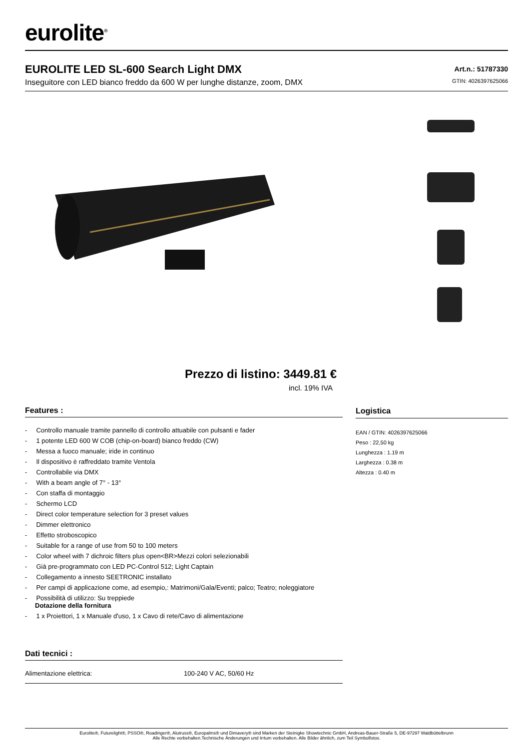eurolite<sup>®</sup>
EUROLITE LED SL-600 Search Light DMX
Inseguitore con LED bianco freddo da 600 W per lunghe distanze, zoom, DMX
Art.n.: 51787330
GTIN: 4026397625066
Prezzo di listino: 3449.81 €
incl. 19% IVA
Features :
- Controllo manuale tramite pannello di controllo attuabile con pulsanti e fader
- 1 potente LED 600 W COB (chip-on-board) bianco freddo (CW)
- Messa a fuoco manuale; iride in continuo
- Il dispositivo è raffreddato tramite Ventola
- Controllabile via DMX
- With a beam angle of 7° - 13°
- Con staffa di montaggio
- Schermo LCD
- Direct color temperature selection for 3 preset values
- Dimmer elettronico
- Effetto stroboscopico
- Suitable for a range of use from 50 to 100 meters
- Color wheel with 7 dichroic filters plus open<BR>Mezzi colori selezionabili
- Già pre-programmato con LED PC-Control 512; Light Captain
- Collegamento a innesto SEETRONIC installato
- Per campi di applicazione come, ad esempio,: Matrimoni/Gala/Eventi; palco; Teatro; noleggiatore
- Possibilità di utilizzo: Su treppiede
Dotazione della fornitura
- 1 x Proiettori, 1 x Manuale d'uso, 1 x Cavo di rete/Cavo di alimentazione
Logistica
EAN / GTIN: 4026397625066
Peso : 22,50 kg
Lunghezza : 1.19 m
Larghezza : 0.38 m
Altezza : 0.40 m
Dati tecnici :
| Alimentazione elettrica: | 100-240 V AC, 50/60 Hz |
Eurolite®, Futurelight®, PSSO®, Roadinger®, Alutruss®, Europalms® und Dimavery® sind Marken der Steinigke Showtechnic GmbH, Andreas-Bauer-Straße 5, DE-97297 Waldbüttelbrunn
Alle Rechte vorbehalten.Technische Änderungen und Irrtum vorbehalten. Alle Bilder ähnlich, zum Teil Symbolfotos.